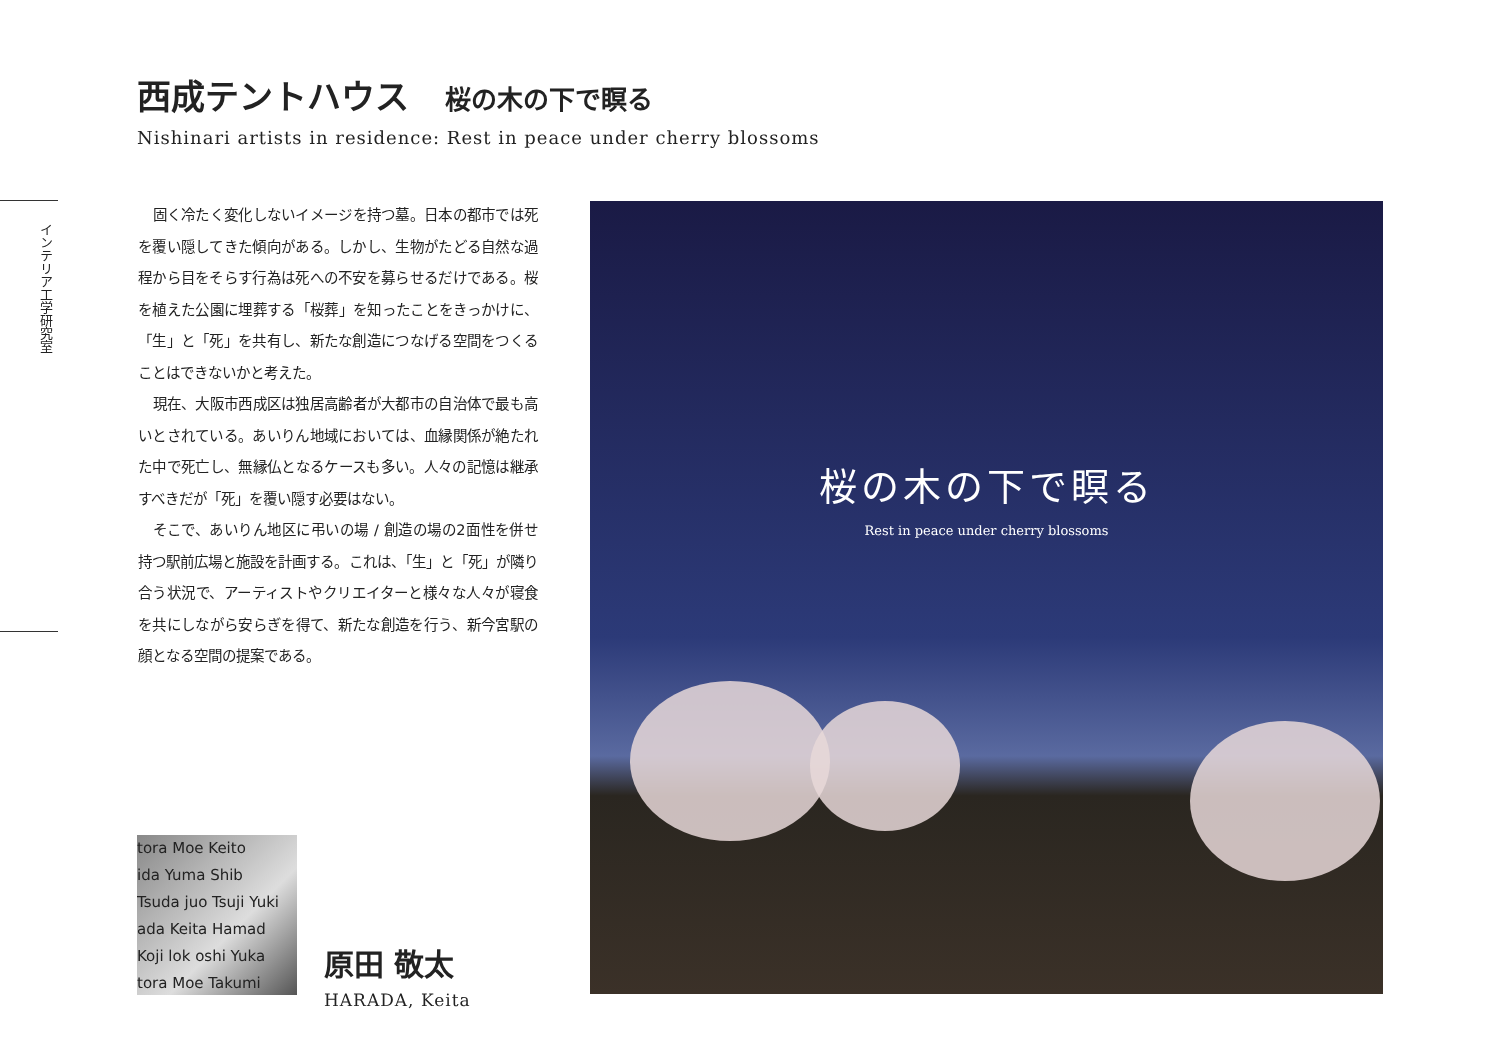西成テントハウス 桜の木の下で瞑る
Nishinari artists in residence: Rest in peace under cherry blossoms
インテリア工学研究室
固く冷たく変化しないイメージを持つ墓。日本の都市では死を覆い隠してきた傾向がある。しかし、生物がたどる自然な過程から目をそらす行為は死への不安を募らせるだけである。桜を植えた公園に埋葬する「桜葬」を知ったことをきっかけに、「生」と「死」を共有し、新たな創造につなげる空間をつくることはできないかと考えた。
現在、大阪市西成区は独居高齢者が大都市の自治体で最も高いとされている。あいりん地域においては、血縁関係が絶たれた中で死亡し、無縁仏となるケースも多い。人々の記憶は継承すべきだが「死」を覆い隠す必要はない。
そこで、あいりん地区に弔いの場 / 創造の場の2面性を併せ持つ駅前広場と施設を計画する。これは、「生」と「死」が隣り合う状況で、アーティストやクリエイターと様々な人々が寝食を共にしながら安らぎを得て、新たな創造を行う、新今宮駅の顔となる空間の提案である。
tora Moe Keito
ida Yuma Shib
Tsuda juo Tsuji Yuki
ada Keita Hamad
Koji lok oshi Yuka
tora Moe Takumi
原田 敬太
HARADA, Keita
桜の木の下で瞑る
Rest in peace under cherry blossoms